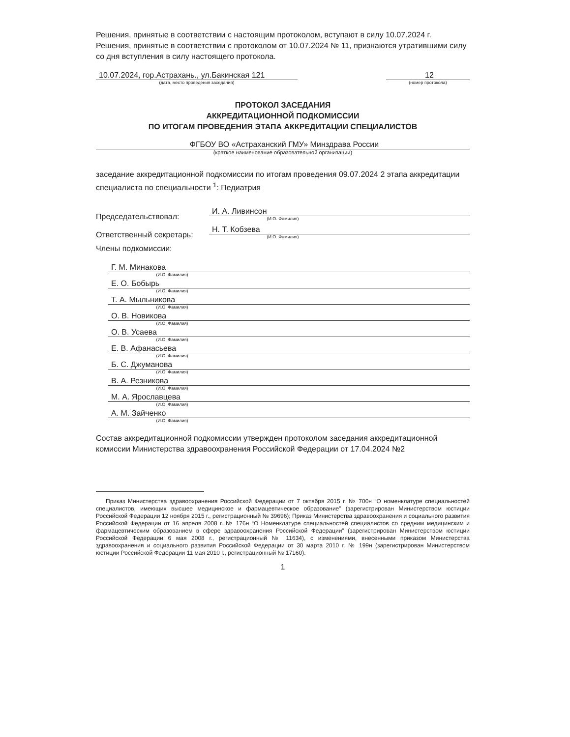Решения, принятые в соответствии с настоящим протоколом, вступают в силу 10.07.2024 г.
Решения, принятые в соответствии с протоколом от 10.07.2024 № 11, признаются утратившими силу со дня вступления в силу настоящего протокола.
10.07.2024, гор.Астрахань., ул.Бакинская 121
(дата, место проведения заседания)
12
(номер протокола)
ПРОТОКОЛ ЗАСЕДАНИЯ
АККРЕДИТАЦИОННОЙ ПОДКОМИССИИ
ПО ИТОГАМ ПРОВЕДЕНИЯ ЭТАПА АККРЕДИТАЦИИ СПЕЦИАЛИСТОВ
ФГБОУ ВО «Астраханский ГМУ» Минздрава России
(краткое наименование образовательной организации)
заседание аккредитационной подкомиссии по итогам проведения 09.07.2024 2 этапа аккредитации специалиста по специальности <sup>1</sup>: Педиатрия
Председательствовал:
И. А. Ливинсон
(И.О. Фамилия)
Ответственный секретарь:
Н. Т. Кобзева
(И.О. Фамилия)
Члены подкомиссии:
Г. М. Минакова
(И.О. Фамилия)
Е. О. Бобырь
(И.О. Фамилия)
Т. А. Мыльникова
(И.О. Фамилия)
О. В. Новикова
(И.О. Фамилия)
О. В. Усаева
(И.О. Фамилия)
Е. В. Афанасьева
(И.О. Фамилия)
Б. С. Джуманова
(И.О. Фамилия)
В. А. Резникова
(И.О. Фамилия)
М. А. Ярославцева
(И.О. Фамилия)
А. М. Зайченко
(И.О. Фамилия)
Состав аккредитационной подкомиссии утвержден протоколом заседания аккредитационной комиссии Министерства здравоохранения Российской Федерации от 17.04.2024 №2
Приказ Министерства здравоохранения Российской Федерации от 7 октября 2015 г. № 700н “О номенклатуре специальностей специалистов, имеющих высшее медицинское и фармацевтическое образование” (зарегистрирован Министерством юстиции Российской Федерации 12 ноября 2015 г., регистрационный № 39696); Приказ Министерства здравоохранения и социального развития Российской Федерации от 16 апреля 2008 г. № 176н “О Номенклатуре специальностей специалистов со средним медицинским и фармацевтическим образованием в сфере здравоохранения Российской Федерации” (зарегистрирован Министерством юстиции Российской Федерации 6 мая 2008 г., регистрационный № 11634), с изменениями, внесенными приказом Министерства здравоохранения и социального развития Российской Федерации от 30 марта 2010 г. № 199н (зарегистрирован Министерством юстиции Российской Федерации 11 мая 2010 г., регистрационный № 17160).
1